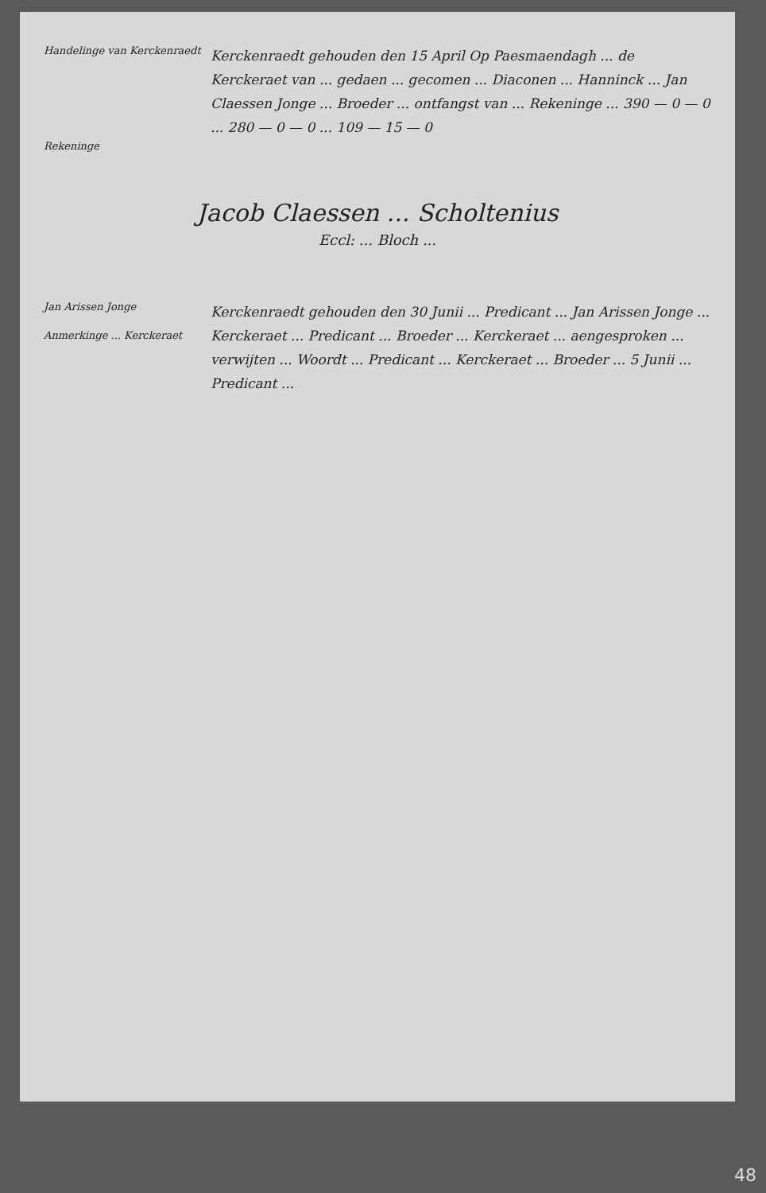Handelinge van Kerckenraedt
Kerckenraedt gehouden den 15 April Op Paesmaendagh ... de Kerckeraet van ... gedaen ... gecomen ... Diaconen ... Hanninck ... Jan Claessen Jonge ... Broeder ... ontfangst van ... Rekeninge ... 390 — 0 — 0 ... 280 — 0 — 0 ... 109 — 15 — 0
Rekeninge
Jacob Claessen ... Scholtenius
Eccl: ... Bloch ...
Jan Arissen Jonge
Anmerkinge ... Kerckeraet
Kerckenraedt gehouden den 30 Junii ... Predicant ... Jan Arissen Jonge ... Kerckeraet ... Predicant ... Broeder ... Kerckeraet ... aengesproken ... verwijten ... Woordt ... Predicant ... Kerckeraet ... Broeder ... 5 Junii ... Predicant ...
48